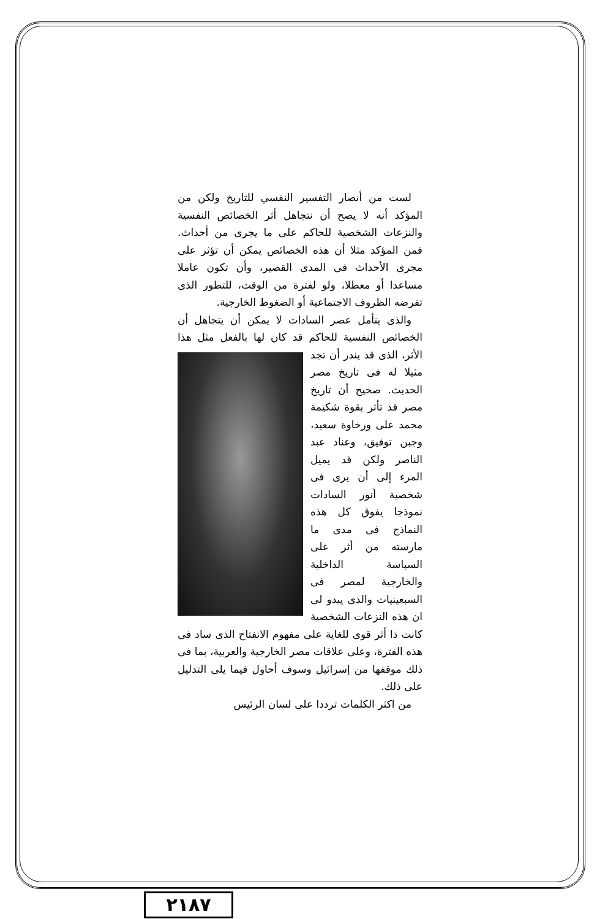لست من أنصار التفسير النفسي للتاريخ ولكن من المؤكد أنه لا يصح أن نتجاهل أثر الخصائص النفسية والنزعات الشخصية للحاكم على ما يجرى من أحداث. فمن المؤكد مثلا أن هذه الخصائص يمكن أن تؤثر على مجرى الأحداث فى المدى القصير، وأن تكون عاملا مساعدا أو معطلا، ولو لفترة من الوقت، للتطور الذى تفرضه الظروف الاجتماعية أو الضغوط الخارجية.
والذى يتأمل عصر السادات لا يمكن أن يتجاهل أن الخصائص النفسية للحاكم قد كان لها بالفعل مثل هذا الأثر، الذى قد يندر أن تجد مثيلا له فى تاريخ مصر الحديث. صحيح أن تاريخ مصر قد تأثر بقوة شكيمة محمد على ورخاوة سعيد، وجبن توفيق، وعناد عبد الناصر ولكن قد يميل المرء إلى أن يرى فى شخصية أنور السادات نموذجا يفوق كل هذه النماذج فى مدى ما مارسته من أثر على السياسة الداخلية والخارجية لمصر فى السبعينيات والذى يبدو لى ان هذه النزعات الشخصية كانت ذا أثر قوى للغاية على مفهوم الانفتاح الذى ساد فى هذه الفترة، وعلى علاقات مصر الخارجية والعربية، بما فى ذلك موقفها من إسرائيل وسوف أحاول فيما يلى التدليل على ذلك.
من اكثر الكلمات ترددا على لسان الرئيس
٢١٨٧